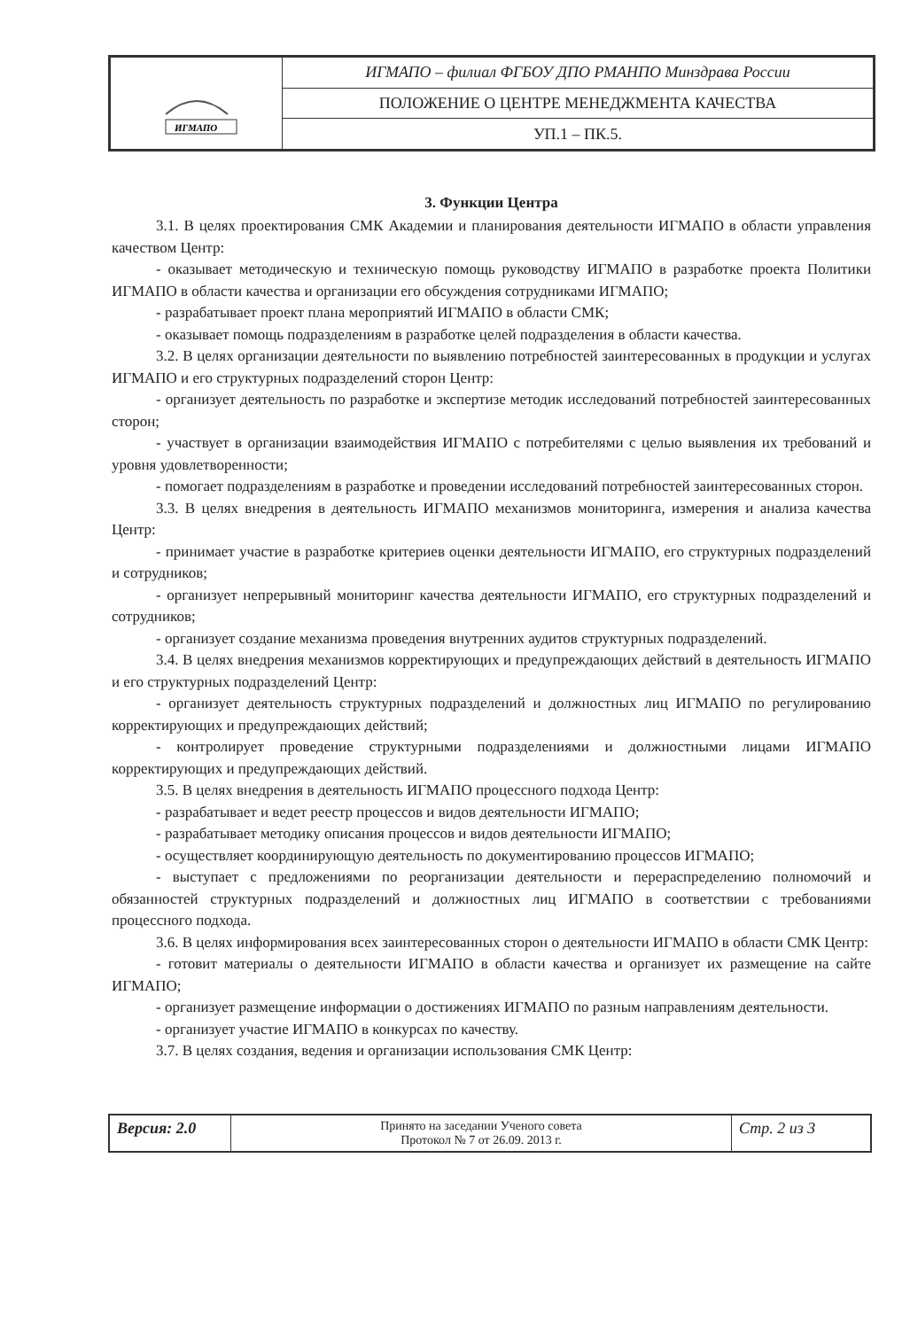| ИГМАПО | ИГМАПО – филиал ФГБОУ ДПО РМАНПО Минздрава России |
| | ПОЛОЖЕНИЕ О ЦЕНТРЕ МЕНЕДЖМЕНТА КАЧЕСТВА |
| | УП.1 – ПК.5. |
3. Функции Центра
3.1. В целях проектирования СМК Академии и планирования деятельности ИГМАПО в области управления качеством Центр:
- оказывает методическую и техническую помощь руководству ИГМАПО в разработке проекта Политики ИГМАПО в области качества и организации его обсуждения сотрудниками ИГМАПО;
- разрабатывает проект плана мероприятий ИГМАПО в области СМК;
- оказывает помощь подразделениям в разработке целей подразделения в области качества.
3.2. В целях организации деятельности по выявлению потребностей заинтересованных в продукции и услугах ИГМАПО и его структурных подразделений сторон Центр:
- организует деятельность по разработке и экспертизе методик исследований потребностей заинтересованных сторон;
- участвует в организации взаимодействия ИГМАПО с потребителями с целью выявления их требований и уровня удовлетворенности;
- помогает подразделениям в разработке и проведении исследований потребностей заинтересованных сторон.
3.3. В целях внедрения в деятельность ИГМАПО механизмов мониторинга, измерения и анализа качества Центр:
- принимает участие в разработке критериев оценки деятельности ИГМАПО, его структурных подразделений и сотрудников;
- организует непрерывный мониторинг качества деятельности ИГМАПО, его структурных подразделений и сотрудников;
- организует создание механизма проведения внутренних аудитов структурных подразделений.
3.4. В целях внедрения механизмов корректирующих и предупреждающих действий в деятельность ИГМАПО и его структурных подразделений Центр:
- организует деятельность структурных подразделений и должностных лиц ИГМАПО по регулированию корректирующих и предупреждающих действий;
- контролирует проведение структурными подразделениями и должностными лицами ИГМАПО корректирующих и предупреждающих действий.
3.5. В целях внедрения в деятельность ИГМАПО процессного подхода Центр:
- разрабатывает и ведет реестр процессов и видов деятельности ИГМАПО;
- разрабатывает методику описания процессов и видов деятельности ИГМАПО;
- осуществляет координирующую деятельность по документированию процессов ИГМАПО;
- выступает с предложениями по реорганизации деятельности и перераспределению полномочий и обязанностей структурных подразделений и должностных лиц ИГМАПО в соответствии с требованиями процессного подхода.
3.6. В целях информирования всех заинтересованных сторон о деятельности ИГМАПО в области СМК Центр:
- готовит материалы о деятельности ИГМАПО в области качества и организует их размещение на сайте ИГМАПО;
- организует размещение информации о достижениях ИГМАПО по разным направлениям деятельности.
- организует участие ИГМАПО в конкурсах по качеству.
3.7. В целях создания, ведения и организации использования СМК Центр:
| Версия: 2.0 | Принято на заседании Ученого совета Протокол № 7 от 26.09. 2013 г. | Стр. 2 из 3 |